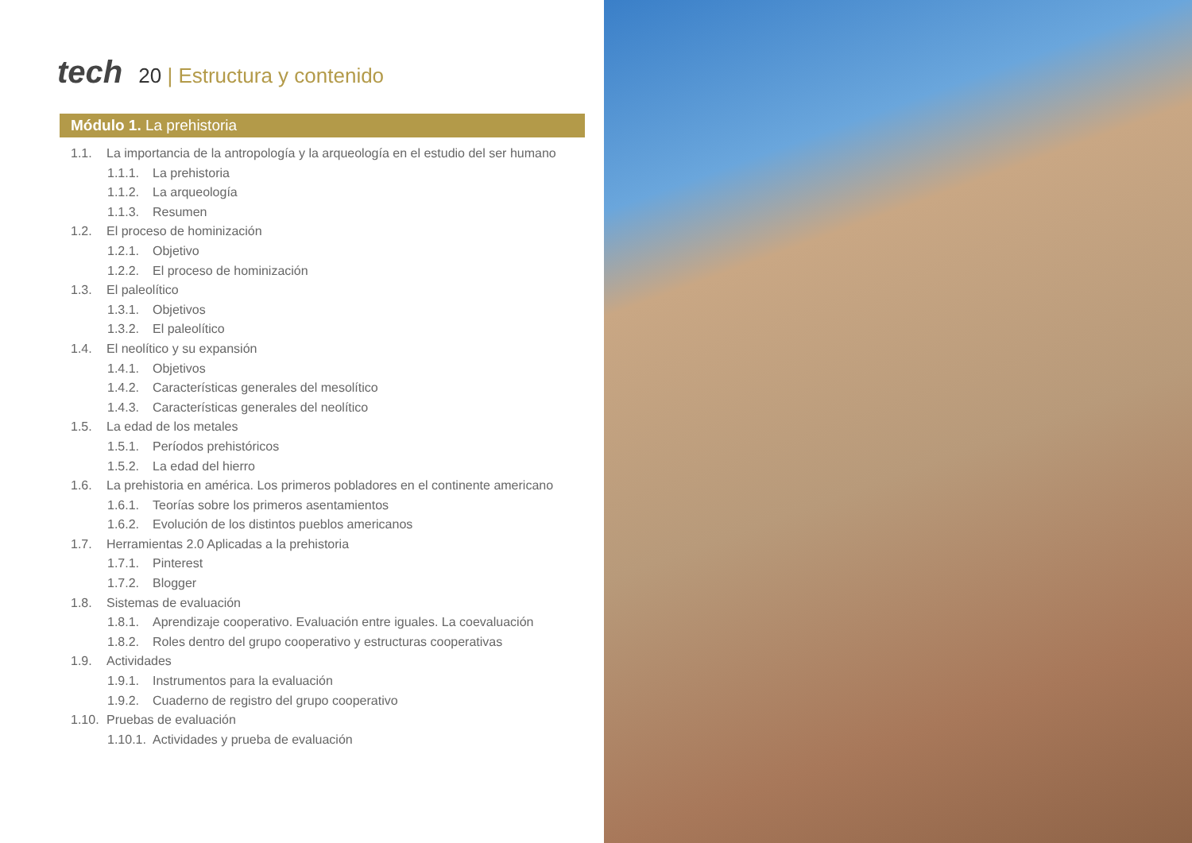tech
20 | Estructura y contenido
Módulo 1. La prehistoria
1.1. La importancia de la antropología y la arqueología en el estudio del ser humano
1.1.1. La prehistoria
1.1.2. La arqueología
1.1.3. Resumen
1.2. El proceso de hominización
1.2.1. Objetivo
1.2.2. El proceso de hominización
1.3. El paleolítico
1.3.1. Objetivos
1.3.2. El paleolítico
1.4. El neolítico y su expansión
1.4.1. Objetivos
1.4.2. Características generales del mesolítico
1.4.3. Características generales del neolítico
1.5. La edad de los metales
1.5.1. Períodos prehistóricos
1.5.2. La edad del hierro
1.6. La prehistoria en américa. Los primeros pobladores en el continente americano
1.6.1. Teorías sobre los primeros asentamientos
1.6.2. Evolución de los distintos pueblos americanos
1.7. Herramientas 2.0 Aplicadas a la prehistoria
1.7.1. Pinterest
1.7.2. Blogger
1.8. Sistemas de evaluación
1.8.1. Aprendizaje cooperativo. Evaluación entre iguales. La coevaluación
1.8.2. Roles dentro del grupo cooperativo y estructuras cooperativas
1.9. Actividades
1.9.1. Instrumentos para la evaluación
1.9.2. Cuaderno de registro del grupo cooperativo
1.10. Pruebas de evaluación
1.10.1. Actividades y prueba de evaluación